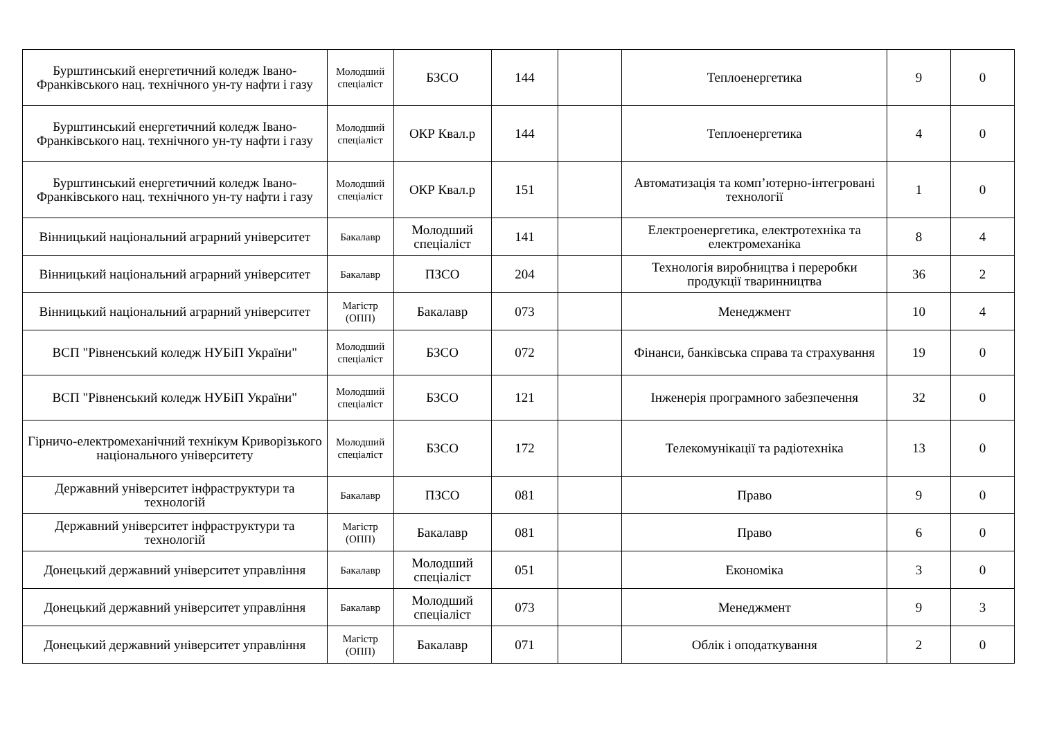| Бурштинський енергетичний коледж Івано-Франківського нац. технічного ун-ту нафти і газу | Молодший спеціаліст | БЗСО | 144 | | Теплоенергетика | 9 | 0 |
| Бурштинський енергетичний коледж Івано-Франківського нац. технічного ун-ту нафти і газу | Молодший спеціаліст | ОКР Квал.р | 144 | | Теплоенергетика | 4 | 0 |
| Бурштинський енергетичний коледж Івано-Франківського нац. технічного ун-ту нафти і газу | Молодший спеціаліст | ОКР Квал.р | 151 | | Автоматизація та комп’ютерно-інтегровані технології | 1 | 0 |
| Вінницький національний аграрний університет | Бакалавр | Молодший спеціаліст | 141 | | Електроенергетика, електротехніка та електромеханіка | 8 | 4 |
| Вінницький національний аграрний університет | Бакалавр | ПЗСО | 204 | | Технологія виробництва і переробки продукції тваринництва | 36 | 2 |
| Вінницький національний аграрний університет | Магістр (ОПП) | Бакалавр | 073 | | Менеджмент | 10 | 4 |
| ВСП "Рівненський коледж НУБіП України" | Молодший спеціаліст | БЗСО | 072 | | Фінанси, банківська справа та страхування | 19 | 0 |
| ВСП "Рівненський коледж НУБіП України" | Молодший спеціаліст | БЗСО | 121 | | Інженерія програмного забезпечення | 32 | 0 |
| Гірничо-електромеханічний технікум Криворізького національного університету | Молодший спеціаліст | БЗСО | 172 | | Телекомунікації та радіотехніка | 13 | 0 |
| Державний університет інфраструктури та технологій | Бакалавр | ПЗСО | 081 | | Право | 9 | 0 |
| Державний університет інфраструктури та технологій | Магістр (ОПП) | Бакалавр | 081 | | Право | 6 | 0 |
| Донецький державний університет управління | Бакалавр | Молодший спеціаліст | 051 | | Економіка | 3 | 0 |
| Донецький державний університет управління | Бакалавр | Молодший спеціаліст | 073 | | Менеджмент | 9 | 3 |
| Донецький державний університет управління | Магістр (ОПП) | Бакалавр | 071 | | Облік і оподаткування | 2 | 0 |